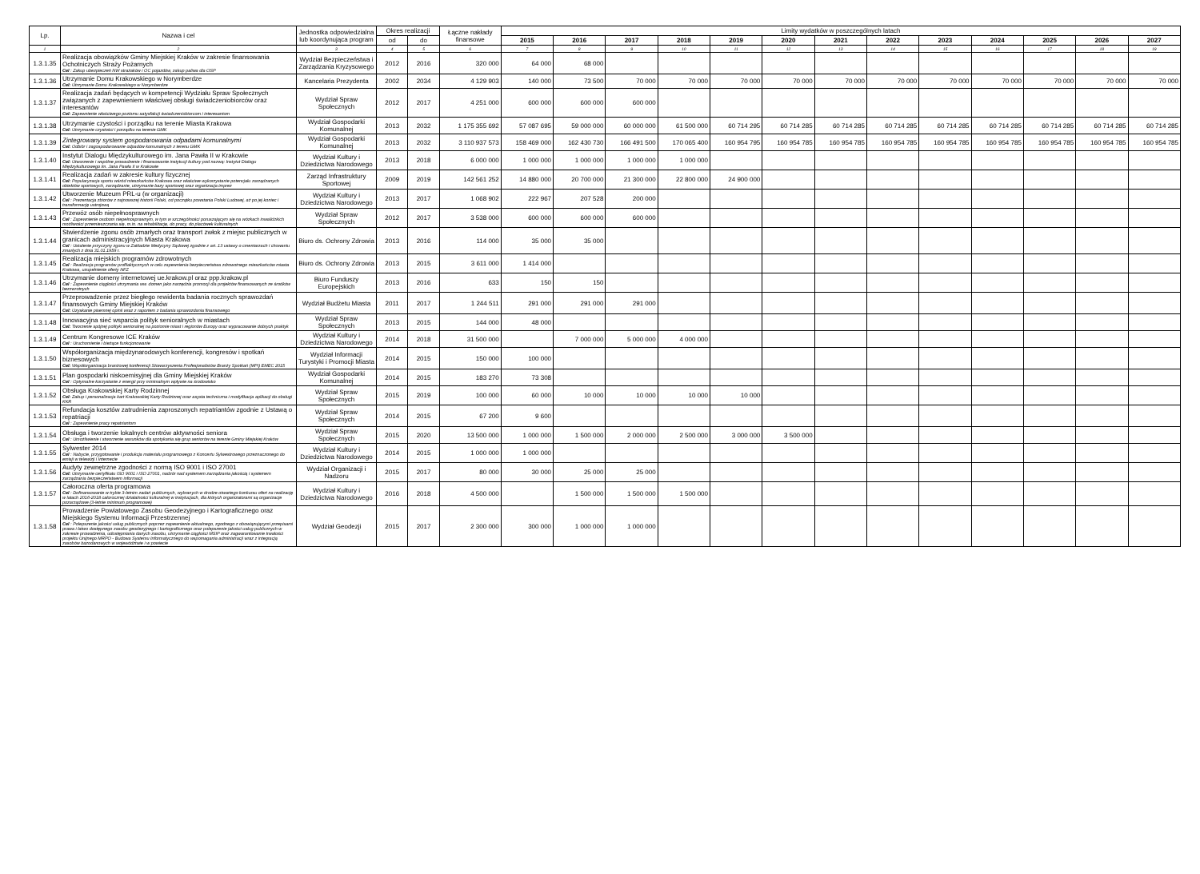| Lp. | Nazwa i cel | Jednostka odpowiedzialna lub koordynująca program | Okres realizacji | | Łączne nakłady finansowe | Limity wydatków w poszczególnych latach | | | | | | | | | | | | |
| --- | --- | --- | --- | --- | --- | --- | --- | --- | --- | --- | --- | --- | --- | --- | --- | --- | --- | --- |
| | | | od | do | | 2015 | 2016 | 2017 | 2018 | 2019 | 2020 | 2021 | 2022 | 2023 | 2024 | 2025 | 2026 | 2027 |
| 1 | 2 | 3 | 4 | 5 | 6 | 7 | 8 | 9 | 10 | 11 | 12 | 13 | 14 | 15 | 16 | 17 | 18 | 19 |
| 1.3.1.35 | Realizacja obowiązków Gminy Miejskiej Kraków w zakresie finansowania Ochotniczych Straży Pożarnych Cel : Zakup ubezpieczeń NW strażaków i OC pojazdów, zakup paliwa dla OSP | Wydział Bezpieczeństwa i Zarządzania Kryzysowego | 2012 | 2016 | 320 000 | 64 000 | 68 000 | | | | | | | | | | | |
| 1.3.1.36 | Utrzymanie Domu Krakowskiego w Norymberdze Cel: Utrzymanie Domu Krakowskiego w Norymberdze | Kancelaria Prezydenta | 2002 | 2034 | 4 129 903 | 140 000 | 73 500 | 70 000 | 70 000 | 70 000 | 70 000 | 70 000 | 70 000 | 70 000 | 70 000 | 70 000 | 70 000 | 70 000 |
| 1.3.1.37 | Realizacja zadań będących w kompetencji Wydziału Spraw Społecznych związanych z zapewnieniem właściwej obsługi świadczeniobiorców oraz interesantów Cel: Zapewnienie właściwego poziomu satysfakcji świadczeniobiorcom i interesantom | Wydział Spraw Społecznych | 2012 | 2017 | 4 251 000 | 600 000 | 600 000 | 600 000 | | | | | | | | | | |
| 1.3.1.38 | Utrzymanie czystości i porządku na terenie Miasta Krakowa Cel: Utrzymanie czystości i porządku na terenie GMK | Wydział Gospodarki Komunalnej | 2013 | 2032 | 1 175 355 692 | 57 087 695 | 59 000 000 | 60 000 000 | 61 500 000 | 60 714 295 | 60 714 285 | 60 714 285 | 60 714 285 | 60 714 285 | 60 714 285 | 60 714 285 | 60 714 285 | 60 714 285 |
| 1.3.1.39 | Zintegrowany system gospodarowania odpadami komunalnymi Cel: Odbiór i zagospodarowanie odpadów komunalnych z terenu GMK | Wydział Gospodarki Komunalnej | 2013 | 2032 | 3 110 937 573 | 158 469 000 | 162 430 730 | 166 491 500 | 170 065 400 | 160 954 795 | 160 954 785 | 160 954 785 | 160 954 785 | 160 954 785 | 160 954 785 | 160 954 785 | 160 954 785 | 160 954 785 |
| 1.3.1.40 | Instytut Dialogu Międzykulturowego im. Jana Pawła II w Krakowie Cel: Utworzenie i wspólne prowadzenie i finansowanie instytucji kultury pod nazwą: Instytut Dialogu Międzykulturowego im. Jana Pawła II w Krakowie | Wydział Kultury i Dziedzictwa Narodowego | 2013 | 2018 | 6 000 000 | 1 000 000 | 1 000 000 | 1 000 000 | 1 000 000 | | | | | | | | | |
| 1.3.1.41 | Realizacja zadań w zakresie kultury fizycznej Cel: Popularyzacja sportu wśród mieszkańców Krakowa oraz właściwe wykorzystanie potencjału zarządzanych obiektów sportowych, zarządzanie, utrzymanie bazy sportowej oraz organizacja imprez | Zarząd Infrastruktury Sportowej | 2009 | 2019 | 142 561 252 | 14 880 000 | 20 700 000 | 21 300 000 | 22 800 000 | 24 900 000 | | | | | | | | |
| 1.3.1.42 | Utworzenie Muzeum PRL-u (w organizacji) Cel : Prezentacja zbiorów z najnowszej historii Polski, od początku powstania Polski Ludowej, aż po jej koniec i transformację ustrojową | Wydział Kultury i Dziedzictwa Narodowego | 2013 | 2017 | 1 068 902 | 222 967 | 207 528 | 200 000 | | | | | | | | | | |
| 1.3.1.43 | Przewóz osób niepełnosprawnych Cel : Zapewnienie osobom niepełnosprawnym, w tym w szczególności poruszającym się na wózkach inwalidzkich możliwości przemieszczania się, m.in. na rehabilitację, do pracy, do placówek kulturalnych | Wydział Spraw Społecznych | 2012 | 2017 | 3 538 000 | 600 000 | 600 000 | 600 000 | | | | | | | | | | |
| 1.3.1.44 | Stwierdzenie zgonu osób zmarłych oraz transport zwłok z miejsc publicznych w granicach administracyjnych Miasta Krakowa Cel : Ustalenie przyczyny zgonu w Zakładzie Medycyny Sądowej zgodnie z art..13 ustawy o cmentarzach i chowaniu zmarłych z dnia 31.01.1959 r. | Biuro ds. Ochrony Zdrowia | 2013 | 2016 | 114 000 | 35 000 | 35 000 | | | | | | | | | | | |
| 1.3.1.45 | Realizacja miejskich programów zdrowotnych Cel : Realizacja programów profilaktycznych w celu zapewnienia bezpieczeństwa zdrowotnego mieszkańców miasta Krakowa, uzupełnienie oferty NFZ | Biuro ds. Ochrony Zdrowia | 2013 | 2015 | 3 611 000 | 1 414 000 | | | | | | | | | | | | |
| 1.3.1.46 | Utrzymanie domeny internetowej ue.krakow.pl oraz ppp.krakow.pl Cel : Zapewnienie ciągłości utrzymania ww. domen jako narzędzia promocji dla projektów finansowanych ze środków bezzwrotnych | Biuro Funduszy Europejskich | 2013 | 2016 | 633 | 150 | 150 | | | | | | | | | | | |
| 1.3.1.47 | Przeprowadzenie przez biegłego rewidenta badania rocznych sprawozdań finansowych Gminy Miejskiej Kraków Cel: Uzyskanie pisemnej opinii wraz z raportem z badania sprawozdania finansowego | Wydział Budżetu Miasta | 2011 | 2017 | 1 244 511 | 291 000 | 291 000 | 291 000 | | | | | | | | | | |
| 1.3.1.48 | Innowacyjna sieć wsparcia polityk senioralnych w miastach Cel: Tworzenie spójnej polityki senioralnej na poziomie miast i regionów Europy oraz wypracowanie dobrych praktyk | Wydział Spraw Społecznych | 2013 | 2015 | 144 000 | 48 000 | | | | | | | | | | | | |
| 1.3.1.49 | Centrum Kongresowe ICE Kraków Cel : Uruchomienie i bieżące funkcjonowanie | Wydział Kultury i Dziedzictwa Narodowego | 2014 | 2018 | 31 500 000 | | 7 000 000 | 5 000 000 | 4 000 000 | | | | | | | | | |
| 1.3.1.50 | Współorganizacja międzynarodowych konferencji, kongresów i spotkań biznesowych Cel: Współorganizacja branżowej konferencji Stowarzyszenia Profesjonalistów Branży Spotkań (MPI) EMEC 2015 | Wydział Informacji Turystyki i Promocji Miasta | 2014 | 2015 | 150 000 | 100 000 | | | | | | | | | | | | |
| 1.3.1.51 | Plan gospodarki niskoemisyjnej dla Gminy Miejskiej Kraków Cel : Optymalne korzystanie z energii przy minimalnym wpływie na środowisko | Wydział Gospodarki Komunalnej | 2014 | 2015 | 183 270 | 73 308 | | | | | | | | | | | | |
| 1.3.1.52 | Obsługa Krakowskiej Karty Rodzinnej Cel: Zakup i personalizacja kart Krakowskiej Karty Rodzinnej oraz asysta techniczna i modyfikacja aplikacji do obsługi KKR | Wydział Spraw Społecznych | 2015 | 2019 | 100 000 | 60 000 | 10 000 | 10 000 | 10 000 | 10 000 | | | | | | | | |
| 1.3.1.53 | Refundacja kosztów zatrudnienia zaproszonych repatriantów zgodnie z Ustawą o repatriacji Cel : Zapewnienie pracy repatriantom | Wydział Spraw Społecznych | 2014 | 2015 | 67 200 | 9 600 | | | | | | | | | | | | |
| 1.3.1.54 | Obsługa i tworzenie lokalnych centrów aktywności seniora Cel : Umożliwienie i stworzenie warunków dla spotykania się grup seniorów na terenie Gminy Miejskiej Kraków | Wydział Spraw Społecznych | 2015 | 2020 | 13 500 000 | 1 000 000 | 1 500 000 | 2 000 000 | 2 500 000 | 3 000 000 | 3 500 000 | | | | | | | |
| 1.3.1.55 | Sylwester 2014 Cel : Nabycie, przygotowanie i produkcja materiału programowego z Koncertu Sylwestrowego przeznaczonego do emisji w telewizji i Internecie | Wydział Kultury i Dziedzictwa Narodowego | 2014 | 2015 | 1 000 000 | 1 000 000 | | | | | | | | | | | | |
| 1.3.1.56 | Audyty zewnętrzne zgodności z normą ISO 9001 i ISO 27001 Cel: Utrzymanie certyfikatu ISO 9001 i ISO 27001, nadzór nad systemem zarządzania jakością i systemem zarządzania bezpieczeństwem informacji | Wydział Organizacji i Nadzoru | 2015 | 2017 | 80 000 | 30 000 | 25 000 | 25 000 | | | | | | | | | | |
| 1.3.1.57 | Całoroczna oferta programowa Cel : Dofinansowanie w trybie 3-letnim zadań publicznych, wybranych w drodze otwartego konkursu ofert na realizację w latach 2016-2018 całorocznej działalności kulturalnej w instytucjach, dla których organizatorami są organizacje pozarządowe (3-letnie minimum programowe) | Wydział Kultury i Dziedzictwa Narodowego | 2016 | 2018 | 4 500 000 | | 1 500 000 | 1 500 000 | 1 500 000 | | | | | | | | | |
| 1.3.1.58 | Prowadzenie Powiatowego Zasobu Geodezyjnego i Kartograficznego oraz Miejskiego Systemu Informacji Przestrzennej Cel : Polepszenie jakości usług publicznych poprzez zapewnienie aktualnego, zgodnego z obowiązującymi przepisami prawa i łatwo dostępnego zasobu geodezyjnego i kartograficznego oraz polepszenie jakości usług publicznych w zakresie prowadzenia, udostępniania danych zasobu, utrzymanie ciągłości MSIP oraz zagwarantowanie trwałości projektu Unijnego MRPO - Budowa Systemu Informatycznego do wspomagania administracji wraz z integracją zasobów bazodanowych w województwie i w powiecie | Wydział Geodezji | 2015 | 2017 | 2 300 000 | 300 000 | 1 000 000 | 1 000 000 | | | | | | | | | | |